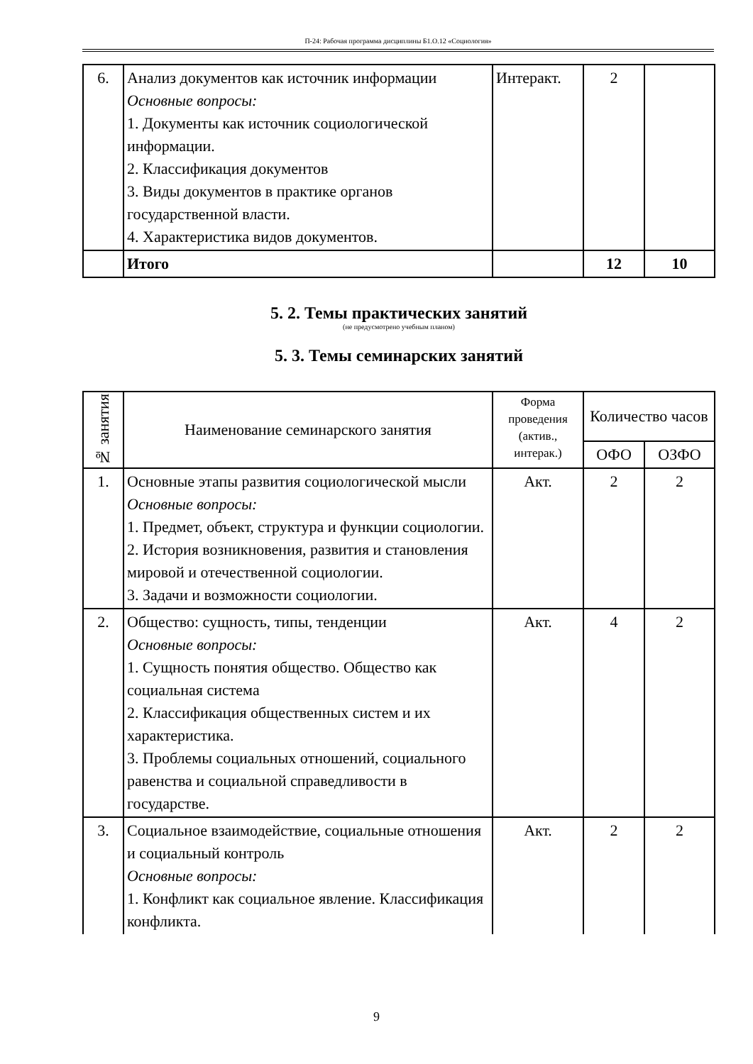П-24: Рабочая программа дисциплины Б1.О.12 «Социология»
| 6. | Анализ документов как источник информации Основные вопросы: 1. Документы как источник социологической информации. 2. Классификация документов 3. Виды документов в практике органов государственной власти. 4. Характеристика видов документов. | Интеракт. | 2 | |
| | Итого | | 12 | 10 |
5. 2. Темы практических занятий
(не предусмотрено учебным планом)
5. 3. Темы семинарских занятий
| № занятия | Наименование семинарского занятия | Форма проведения (актив., интерак.) | Количество часов | |
| --- | --- | --- | --- | --- |
| | | | ОФО | ОЗФО |
| 1. | Основные этапы развития социологической мысли Основные вопросы: 1. Предмет, объект, структура и функции социологии. 2. История возникновения, развития и становления мировой и отечественной социологии. 3. Задачи и возможности социологии. | Акт. | 2 | 2 |
| 2. | Общество: сущность, типы, тенденции Основные вопросы: 1. Сущность понятия общество. Общество как социальная система 2. Классификация общественных систем и их характеристика. 3. Проблемы социальных отношений, социального равенства и социальной справедливости в государстве. | Акт. | 4 | 2 |
| 3. | Социальное взаимодействие, социальные отношения и социальный контроль Основные вопросы: 1. Конфликт как социальное явление. Классификация конфликта. | Акт. | 2 | 2 |
9